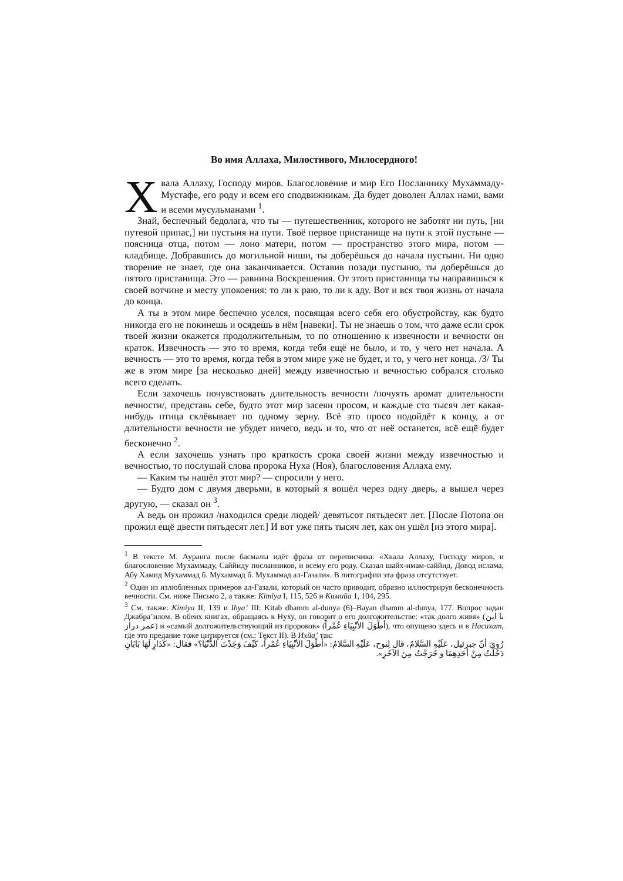Во имя Аллаха, Милостивого, Милосердного!
Хвала Аллаху, Господу миров. Благословение и мир Его Посланнику Мухаммаду-Мустафе, его роду и всем его сподвижникам. Да будет доволен Аллах нами, вами и всеми мусульманами <sup>1</sup>.
Знай, беспечный бедолага, что ты — путешественник, которого не заботят ни путь, [ни путевой припас,] ни пустыня на пути. Твоё первое пристанище на пути к этой пустыне — поясница отца, потом — лоно матери, потом — пространство этого мира, потом — кладбище. Добравшись до могильной ниши, ты доберёшься до начала пустыни. Ни одно творение не знает, где она заканчивается. Оставив позади пустыню, ты доберёшься до пятого пристанища. Это — равнина Воскрешения. От этого пристанища ты направишься к своей вотчине и месту упокоения: то ли к раю, то ли к аду. Вот и вся твоя жизнь от начала до конца.
А ты в этом мире беспечно уселся, посвящая всего себя его обустройству, как будто никогда его не покинешь и осядешь в нём [навеки]. Ты не знаешь о том, что даже если срок твоей жизни окажется продолжительным, то по отношению к извечности и вечности он краток. Извечность — это то время, когда тебя ещё не было, и то, у чего нет начала. А вечность — это то время, когда тебя в этом мире уже не будет, и то, у чего нет конца. /3/ Ты же в этом мире [за несколько дней] между извечностью и вечностью собрался столько всего сделать.
Если захочешь почувствовать длительность вечности /почуять аромат длительности вечности/, представь себе, будто этот мир засеян просом, и каждые сто тысяч лет какая-нибудь птица склёвывает по одному зерну. Всё это просо подойдёт к концу, а от длительности вечности не убудет ничего, ведь и то, что от неё останется, всё ещё будет бесконечно <sup>2</sup>.
А если захочешь узнать про краткость срока своей жизни между извечностью и вечностью, то послушай слова пророка Нуха (Ноя), благословения Аллаха ему.
— Каким ты нашёл этот мир? — спросили у него.
— Будто дом с двумя дверьми, в который я вошёл через одну дверь, а вышел через другую, — сказал он <sup>3</sup>.
А ведь он прожил /находился среди людей/ девятьсот пятьдесят лет. [После Потопа он прожил ещё двести пятьдесят лет.] И вот уже пять тысяч лет, как он ушёл [из этого мира].
<sup>1</sup> В тексте М. Ауранга после басмалы идёт фраза от переписчика: «Хвала Аллаху, Господу миров, и благословение Мухаммаду, Саййиду посланников, и всему его роду. Сказал шайх-имам-саййид, Довод ислама, Абу Хамид Мухаммад б. Мухаммад б. Мухаммад ал-Газали». В литографии эта фраза отсутствует.
<sup>2</sup> Один из излюбленных примеров ал-Газали, который он часто приводит, образно иллюстрируя бесконечность вечности. См. ниже Письмо 2, а также: Kimiya I, 115, 526 и Кимийа 1, 104, 295.
<sup>3</sup> См. также: Kimiya II, 139 и Ihya’ III: Kitab dhamm al-dunya (6)–Bayan dhamm al-dunya, 177. Вопрос задан Джабра’илом. В обеих книгах, обращаясь к Нуху, он говорит о его долгожительстве: «так долго живя» (با این عمر دراز) и «самый долгожительствующий из пророков» (أطْوَلَ الأنْبِيَاءِ عُمْراً), что опущено здесь и в Насихат, где это предание тоже цитируется (см.: Текст II). В Ихйа’ так:
رُوِيَ أنّ جبرئيل، عَلَيْهِ السَّلامُ، قال لِنوح، عَلَيْهِ السَّلامُ: «أطْوَلَ الأنْبِيَاءِ عُمْراً، كَيْفَ وَجَدْتَ الدُّنْيَا؟» فقال: «كَدَارٍ لَهَا بَابَانِ دَخَلْتُ مِنْ أحَدِهِمَا و خَرَجْتُ مِنَ الآخَرِ».